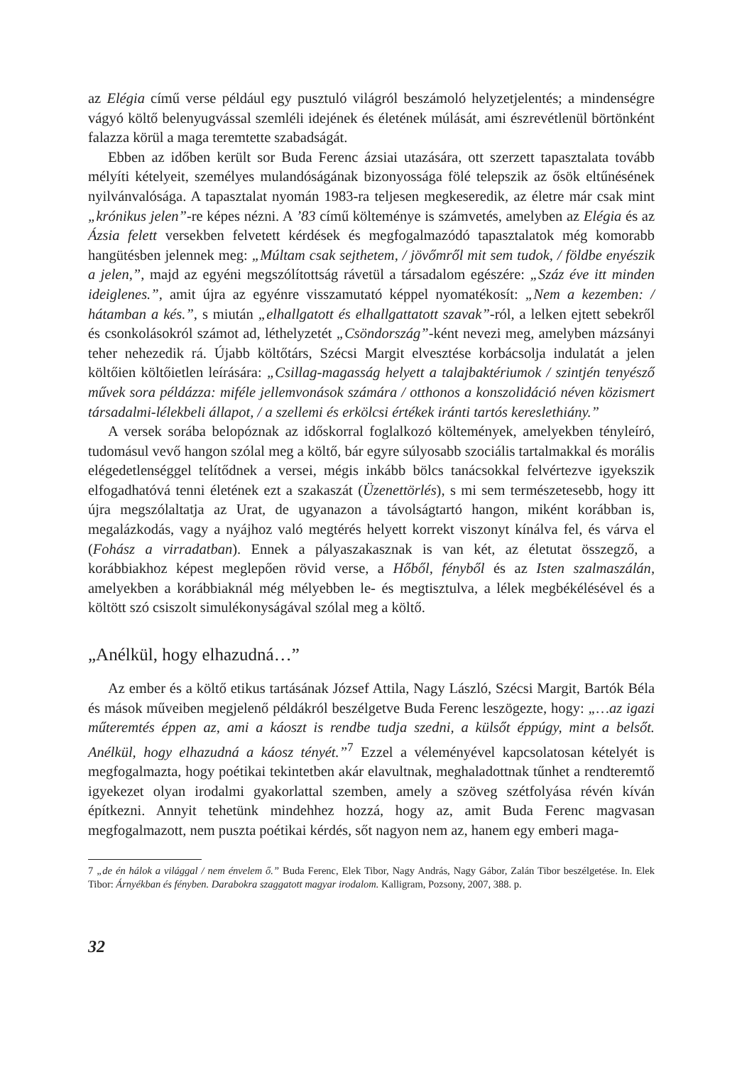az Elégia című verse például egy pusztuló világról beszámoló helyzetjelentés; a mindenségre vágyó költő belenyugvással szemléli idejének és életének múlását, ami észrevétlenül börtönként falazza körül a maga teremtette szabadságát.
Ebben az időben került sor Buda Ferenc ázsiai utazására, ott szerzett tapasztalata tovább mélyíti kételyeit, személyes mulandóságának bizonyossága fölé telepszik az ősök eltűnésének nyilvánvalósága. A tapasztalat nyomán 1983-ra teljesen megkeseredik, az életre már csak mint „krónikus jelen”-re képes nézni. A ’83 című költeménye is számvetés, amelyben az Elégia és az Ázsia felett versekben felvetett kérdések és megfogalmazódó tapasztalatok még komorabb hangütésben jelennek meg: „Múltam csak sejthetem, / jövőmről mit sem tudok, / földbe enyészik a jelen,”, majd az egyéni megszólítottság rávetül a társadalom egészére: „Száz éve itt minden ideiglenes.”, amit újra az egyénre visszamutató képpel nyomatékosít: „Nem a kezemben: / hátamban a kés.”, s miután „elhallgatott és elhallgattatott szavak”-ról, a lelken ejtett sebekről és csonkolásokról számot ad, léthelyzetét „Csöndország”-ként nevezi meg, amelyben mázsányi teher nehezedik rá. Újabb költőtárs, Szécsi Margit elvesztése korbácsolja indulatát a jelen költőien költőietlen leírására: „Csillag-magasság helyett a talajbaktériumok / szintjén tenyésző művek sora példázza: miféle jellemvonások számára / otthonos a konszolidáció néven közismert társadalmi-lélekbeli állapot, / a szellemi és erkölcsi értékek iránti tartós kereslethiány.”
A versek sorába belopóznak az időskorral foglalkozó költemények, amelyekben tényleíró, tudomásul vevő hangon szólal meg a költő, bár egyre súlyosabb szociális tartalmakkal és morális elégedetlenséggel telítődnek a versei, mégis inkább bölcs tanácsokkal felvértezve igyekszik elfogadhatóvá tenni életének ezt a szakaszát (Üzenettörlés), s mi sem természetesebb, hogy itt újra megszólaltatja az Urat, de ugyanazon a távolságtartó hangon, miként korábban is, megalázkodás, vagy a nyájhoz való megtérés helyett korrekt viszonyt kínálva fel, és várva el (Fohász a virradatban). Ennek a pályaszakasznak is van két, az életutat összegző, a korábbiakhoz képest meglepően rövid verse, a Hőből, fényből és az Isten szalmaszálán, amelyekben a korábbiaknál még mélyebben le- és megtisztulva, a lélek megbékélésével és a költött szó csiszolt simulékonyságával szólal meg a költő.
„Anélkül, hogy elhazudná…”
Az ember és a költő etikus tartásának József Attila, Nagy László, Szécsi Margit, Bartók Béla és mások műveiben megjelenő példákról beszélgetve Buda Ferenc leszögezte, hogy: „…az igazi műteremtés éppen az, ami a káoszt is rendbe tudja szedni, a külsőt éppúgy, mint a belsőt. Anélkül, hogy elhazudná a káosz tényét.”<sup>7</sup> Ezzel a véleményével kapcsolatosan kételyét is megfogalmazta, hogy poétikai tekintetben akár elavultnak, meghaladottnak tűnhet a rendteremtő igyekezet olyan irodalmi gyakorlattal szemben, amely a szöveg szétfolyása révén kíván építkezni. Annyit tehetünk mindehhez hozzá, hogy az, amit Buda Ferenc magvasan megfogalmazott, nem puszta poétikai kérdés, sőt nagyon nem az, hanem egy emberi maga-
7 „de én hálok a világgal / nem énvelem ő.” Buda Ferenc, Elek Tibor, Nagy András, Nagy Gábor, Zalán Tibor beszélgetése. In. Elek Tibor: Árnyékban és fényben. Darabokra szaggatott magyar irodalom. Kalligram, Pozsony, 2007, 388. p.
32